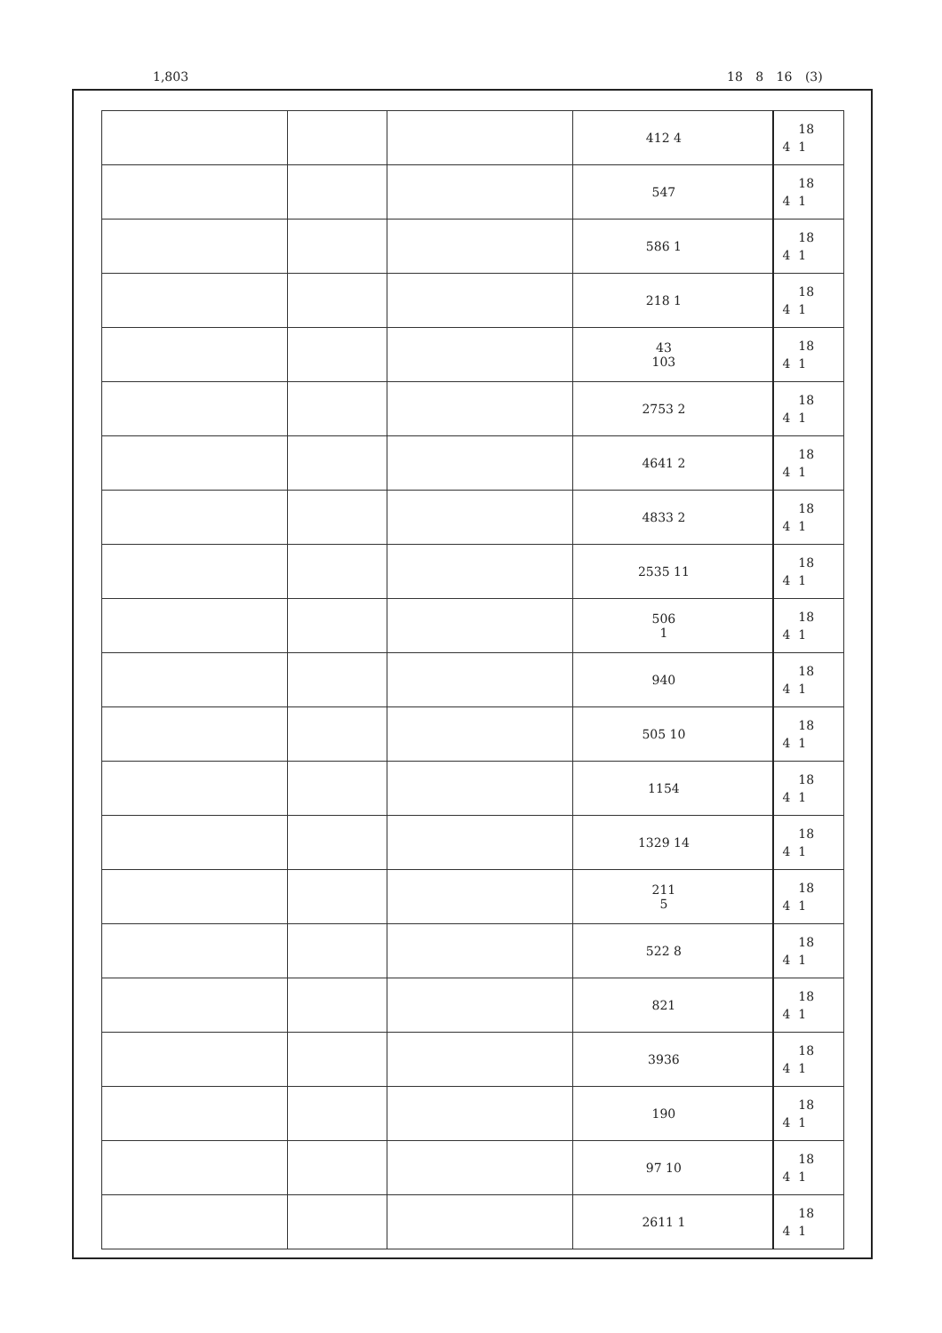1,803 18 8 16 (3)
| | | | 412 4 | 18 4 1 |
| | | | 547 | 18 4 1 |
| | | | 586 1 | 18 4 1 |
| | | | 218 1 | 18 4 1 |
| | | | 43 103 | 18 4 1 |
| | | | 2753 2 | 18 4 1 |
| | | | 4641 2 | 18 4 1 |
| | | | 4833 2 | 18 4 1 |
| | | | 2535 11 | 18 4 1 |
| | | | 506 1 | 18 4 1 |
| | | | 940 | 18 4 1 |
| | | | 505 10 | 18 4 1 |
| | | | 1154 | 18 4 1 |
| | | | 1329 14 | 18 4 1 |
| | | | 211 5 | 18 4 1 |
| | | | 522 8 | 18 4 1 |
| | | | 821 | 18 4 1 |
| | | | 3936 | 18 4 1 |
| | | | 190 | 18 4 1 |
| | | | 97 10 | 18 4 1 |
| | | | 2611 1 | 18 4 1 |